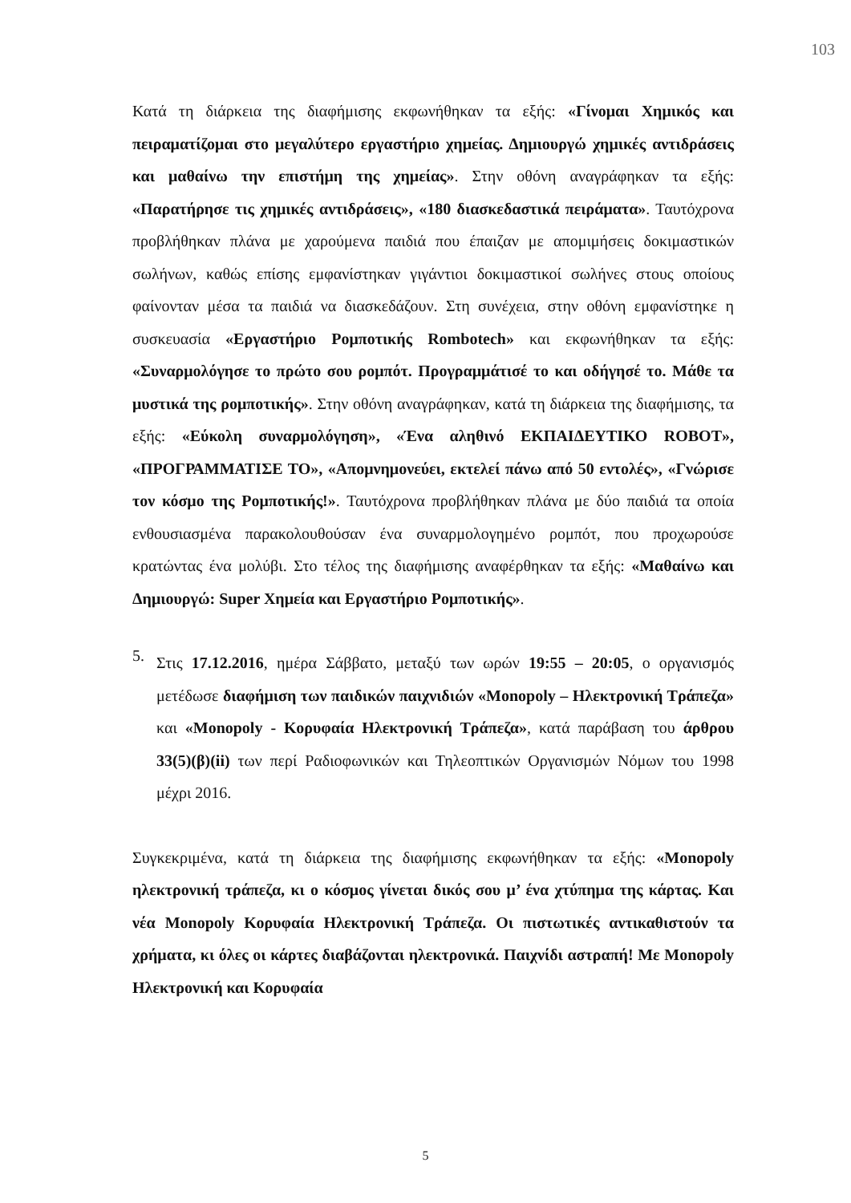103
Κατά τη διάρκεια της διαφήμισης εκφωνήθηκαν τα εξής: «Γίνομαι Χημικός και πειραματίζομαι στο μεγαλύτερο εργαστήριο χημείας. Δημιουργώ χημικές αντιδράσεις και μαθαίνω την επιστήμη της χημείας». Στην οθόνη αναγράφηκαν τα εξής: «Παρατήρησε τις χημικές αντιδράσεις», «180 διασκεδαστικά πειράματα». Ταυτόχρονα προβλήθηκαν πλάνα με χαρούμενα παιδιά που έπαιζαν με απομιμήσεις δοκιμαστικών σωλήνων, καθώς επίσης εμφανίστηκαν γιγάντιοι δοκιμαστικοί σωλήνες στους οποίους φαίνονταν μέσα τα παιδιά να διασκεδάζουν. Στη συνέχεια, στην οθόνη εμφανίστηκε η συσκευασία «Εργαστήριο Ρομποτικής Rombotech» και εκφωνήθηκαν τα εξής: «Συναρμολόγησε το πρώτο σου ρομπότ. Προγραμμάτισέ το και οδήγησέ το. Μάθε τα μυστικά της ρομποτικής». Στην οθόνη αναγράφηκαν, κατά τη διάρκεια της διαφήμισης, τα εξής: «Εύκολη συναρμολόγηση», «Ένα αληθινό ΕΚΠΑΙΔΕΥΤΙΚΟ ROBOT», «ΠΡΟΓΡΑΜΜΑΤΙΣΕ ΤΟ», «Απομνημονεύει, εκτελεί πάνω από 50 εντολές», «Γνώρισε τον κόσμο της Ρομποτικής!». Ταυτόχρονα προβλήθηκαν πλάνα με δύο παιδιά τα οποία ενθουσιασμένα παρακολουθούσαν ένα συναρμολογημένο ρομπότ, που προχωρούσε κρατώντας ένα μολύβι. Στο τέλος της διαφήμισης αναφέρθηκαν τα εξής: «Μαθαίνω και Δημιουργώ: Super Χημεία και Εργαστήριο Ρομποτικής».
5.
Στις 17.12.2016, ημέρα Σάββατο, μεταξύ των ωρών 19:55 – 20:05, ο οργανισμός μετέδωσε διαφήμιση των παιδικών παιχνιδιών «Monopoly – Ηλεκτρονική Τράπεζα» και «Monopoly - Κορυφαία Ηλεκτρονική Τράπεζα», κατά παράβαση του άρθρου 33(5)(β)(ii) των περί Ραδιοφωνικών και Τηλεοπτικών Οργανισμών Νόμων του 1998 μέχρι 2016.
Συγκεκριμένα, κατά τη διάρκεια της διαφήμισης εκφωνήθηκαν τα εξής: «Monopoly ηλεκτρονική τράπεζα, κι ο κόσμος γίνεται δικός σου μ’ ένα χτύπημα της κάρτας. Και νέα Monopoly Κορυφαία Ηλεκτρονική Τράπεζα. Οι πιστωτικές αντικαθιστούν τα χρήματα, κι όλες οι κάρτες διαβάζονται ηλεκτρονικά. Παιχνίδι αστραπή! Με Monopoly Ηλεκτρονική και Κορυφαία
5